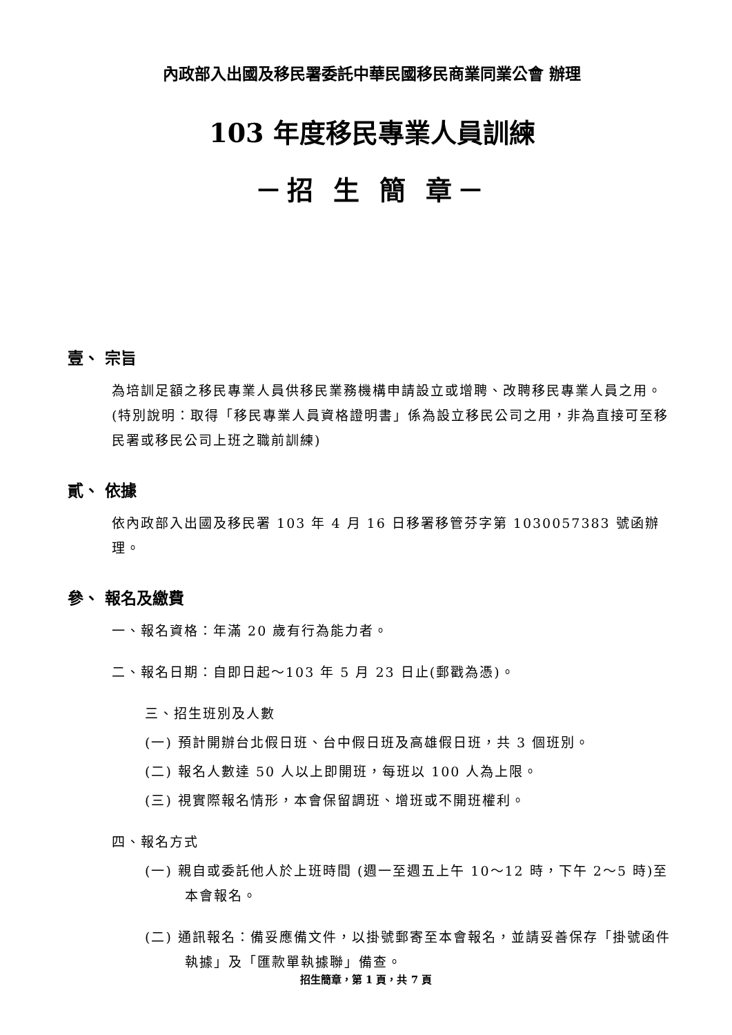內政部入出國及移民署委託中華民國移民商業同業公會 辦理
103 年度移民專業人員訓練
－招 生 簡 章－
壹、 宗旨
為培訓足額之移民專業人員供移民業務機構申請設立或增聘、改聘移民專業人員之用。(特別說明：取得「移民專業人員資格證明書」係為設立移民公司之用，非為直接可至移民署或移民公司上班之職前訓練)
貳、 依據
依內政部入出國及移民署 103 年 4 月 16 日移署移管芬字第 1030057383 號函辦理。
參、 報名及繳費
一、報名資格：年滿 20 歲有行為能力者。
二、報名日期：自即日起～103 年 5 月 23 日止(郵戳為憑)。
三、招生班別及人數
(一) 預計開辦台北假日班、台中假日班及高雄假日班，共 3 個班別。
(二) 報名人數達 50 人以上即開班，每班以 100 人為上限。
(三) 視實際報名情形，本會保留調班、增班或不開班權利。
四、報名方式
(一) 親自或委託他人於上班時間 (週一至週五上午 10～12 時，下午 2～5 時)至本會報名。
(二) 通訊報名：備妥應備文件，以掛號郵寄至本會報名，並請妥善保存「掛號函件執據」及「匯款單執據聯」備查。
招生簡章，第 1 頁，共 7 頁